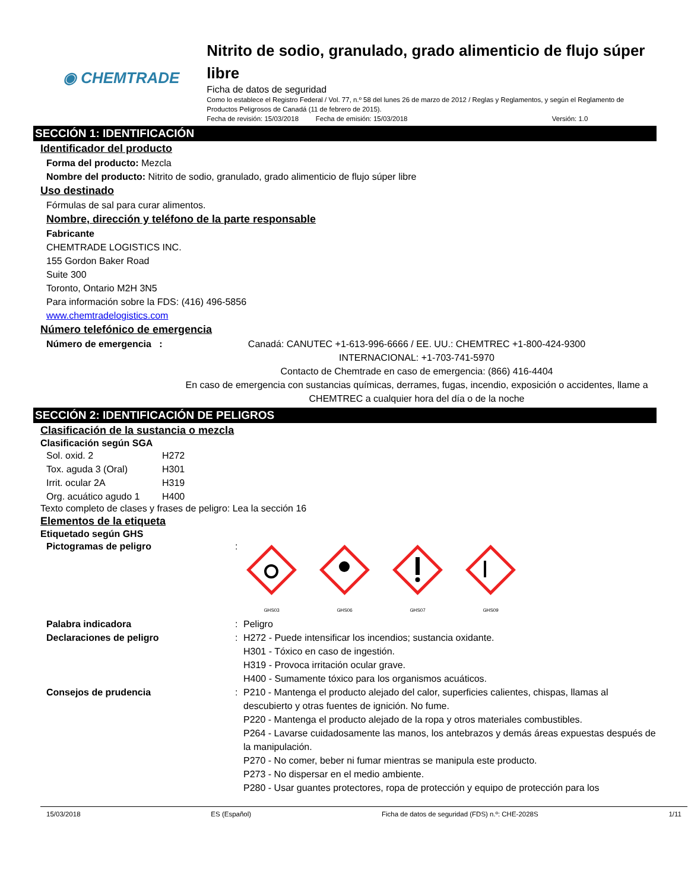◉ CHEMTRADE
Nitrito de sodio, granulado, grado alimenticio de flujo súper libre
Ficha de datos de seguridad
Como lo establece el Registro Federal / Vol. 77, n.º 58 del lunes 26 de marzo de 2012 / Reglas y Reglamentos, y según el Reglamento de Productos Peligrosos de Canadá (11 de febrero de 2015).
Fecha de revisión: 15/03/2018 Fecha de emisión: 15/03/2018 Versión: 1.0
SECCIÓN 1: IDENTIFICACIÓN
Identificador del producto
Forma del producto: Mezcla
Nombre del producto: Nitrito de sodio, granulado, grado alimenticio de flujo súper libre
Uso destinado
Fórmulas de sal para curar alimentos.
Nombre, dirección y teléfono de la parte responsable
Fabricante
CHEMTRADE LOGISTICS INC.
155 Gordon Baker Road
Suite 300
Toronto, Ontario M2H 3N5
Para información sobre la FDS: (416) 496-5856
www.chemtradelogistics.com
Número telefónico de emergencia
Número de emergencia : Canadá: CANUTEC +1-613-996-6666 / EE. UU.: CHEMTREC +1-800-424-9300
INTERNACIONAL: +1-703-741-5970
Contacto de Chemtrade en caso de emergencia: (866) 416-4404
En caso de emergencia con sustancias químicas, derrames, fugas, incendio, exposición o accidentes, llame a CHEMTREC a cualquier hora del día o de la noche
SECCIÓN 2: IDENTIFICACIÓN DE PELIGROS
Clasificación de la sustancia o mezcla
Clasificación según SGA
Sol. oxid. 2 H272 Tox. aguda 3 (Oral) H301 Irrit. ocular 2A H319 Org. acuático agudo 1 H400
Texto completo de clases y frases de peligro: Lea la sección 16
Elementos de la etiqueta
Etiquetado según GHS
Pictogramas de peligro:
GHS03
GHS06
GHS07
GHS09
Palabra indicadora: Peligro
Declaraciones de peligro: H272 - Puede intensificar los incendios; sustancia oxidante.
H301 - Tóxico en caso de ingestión.
H319 - Provoca irritación ocular grave.
H400 - Sumamente tóxico para los organismos acuáticos.
Consejos de prudencia: P210 - Mantenga el producto alejado del calor, superficies calientes, chispas, llamas al descubierto y otras fuentes de ignición. No fume.
P220 - Mantenga el producto alejado de la ropa y otros materiales combustibles.
P264 - Lavarse cuidadosamente las manos, los antebrazos y demás áreas expuestas después de la manipulación.
P270 - No comer, beber ni fumar mientras se manipula este producto.
P273 - No dispersar en el medio ambiente.
P280 - Usar guantes protectores, ropa de protección y equipo de protección para los
15/03/2018 ES (Español) Ficha de datos de seguridad (FDS) n.º: CHE-2028S 1/11